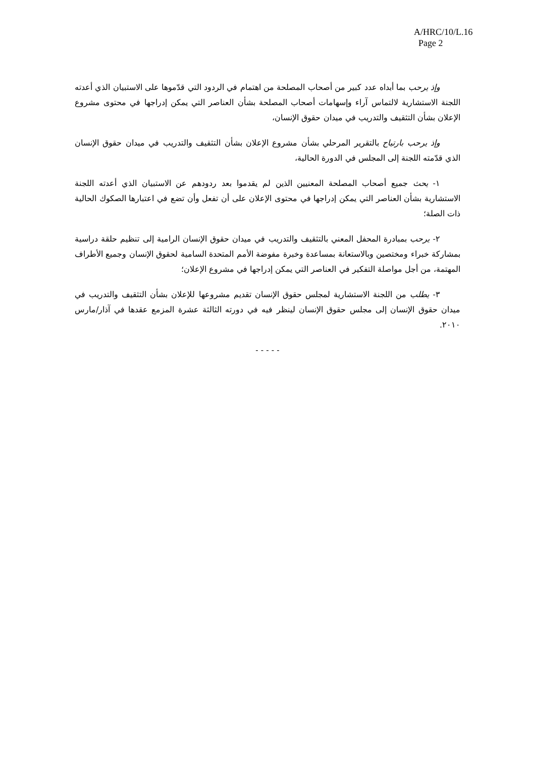A/HRC/10/L.16
Page 2
وإذ يرحب بما أبداه عدد كبير من أصحاب المصلحة من اهتمام في الردود التي قدّموها على الاستبيان الذي أعدته اللجنة الاستشارية لالتماس آراء وإسهامات أصحاب المصلحة بشأن العناصر التي يمكن إدراجها في محتوى مشروع الإعلان بشأن التثقيف والتدريب في ميدان حقوق الإنسان،
وإذ يرحب بارتياح بالتقرير المرحلي بشأن مشروع الإعلان بشأن التثقيف والتدريب في ميدان حقوق الإنسان الذي قدّمته اللجنة إلى المجلس في الدورة الحالية،
١- يحث جميع أصحاب المصلحة المعنيين الذين لم يقدموا بعد ردودهم عن الاستبيان الذي أعدته اللجنة الاستشارية بشأن العناصر التي يمكن إدراجها في محتوى الإعلان على أن تفعل وأن تضع في اعتبارها الصكوك الحالية ذات الصلة؛
٢- يرحب بمبادرة المحفل المعني بالتثقيف والتدريب في ميدان حقوق الإنسان الرامية إلى تنظيم حلقة دراسية بمشاركة خبراء ومختصين وبالاستعانة بمساعدة وخبرة مفوضة الأمم المتحدة السامية لحقوق الإنسان وجميع الأطراف المهتمة، من أجل مواصلة التفكير في العناصر التي يمكن إدراجها في مشروع الإعلان؛
٣- يطلب من اللجنة الاستشارية لمجلس حقوق الإنسان تقديم مشروعها للإعلان بشأن التثقيف والتدريب في ميدان حقوق الإنسان إلى مجلس حقوق الإنسان لينظر فيه في دورته الثالثة عشرة المزمع عقدها في آذار/مارس ٢٠١٠.
- - - - -